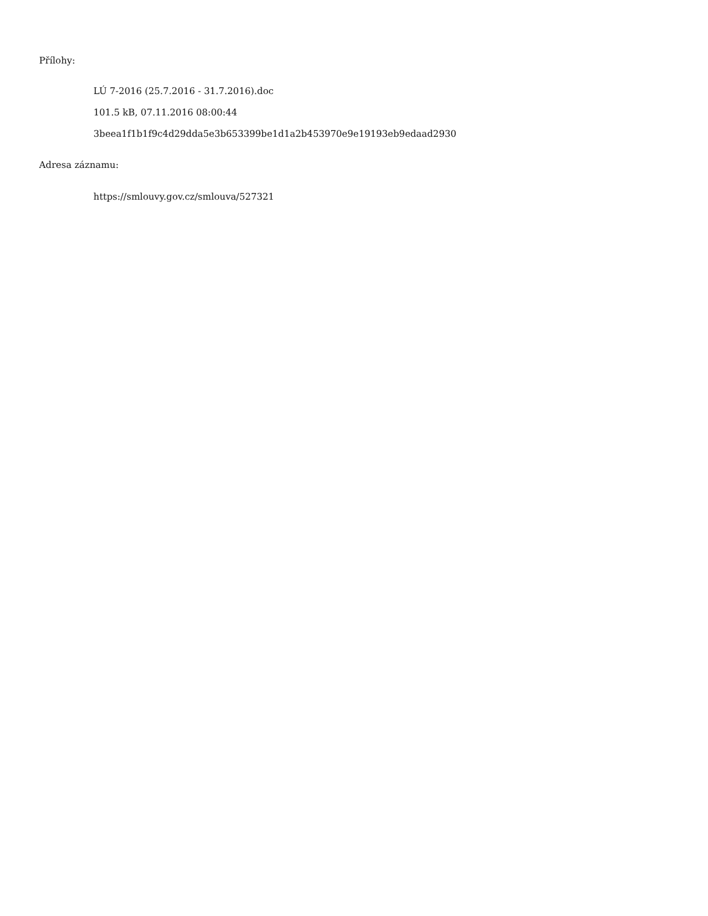Přílohy:
LÚ 7-2016 (25.7.2016 - 31.7.2016).doc
101.5 kB, 07.11.2016 08:00:44
3beea1f1b1f9c4d29dda5e3b653399be1d1a2b453970e9e19193eb9edaad2930
Adresa záznamu:
https://smlouvy.gov.cz/smlouva/527321